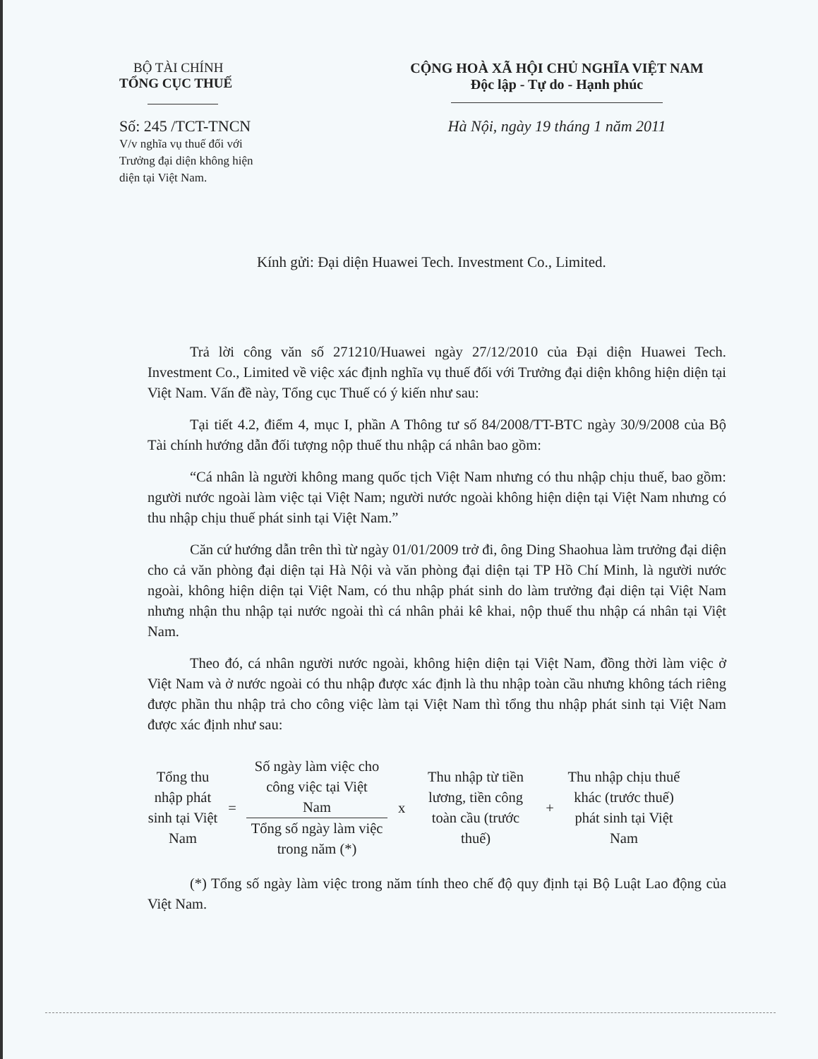BỘ TÀI CHÍNH
TỔNG CỤC THUẾ
Số: 245 /TCT-TNCN
V/v nghĩa vụ thuế đối với
Trưởng đại diện không hiện
diện tại Việt Nam.
CỘNG HOÀ XÃ HỘI CHỦ NGHĨA VIỆT NAM
Độc lập - Tự do - Hạnh phúc
Hà Nội, ngày 19 tháng 1 năm 2011
Kính gửi: Đại diện Huawei Tech. Investment Co., Limited.
Trả lời công văn số 271210/Huawei ngày 27/12/2010 của Đại diện Huawei Tech. Investment Co., Limited về việc xác định nghĩa vụ thuế đối với Trưởng đại diện không hiện diện tại Việt Nam. Vấn đề này, Tổng cục Thuế có ý kiến như sau:
Tại tiết 4.2, điểm 4, mục I, phần A Thông tư số 84/2008/TT-BTC ngày 30/9/2008 của Bộ Tài chính hướng dẫn đối tượng nộp thuế thu nhập cá nhân bao gồm:
“Cá nhân là người không mang quốc tịch Việt Nam nhưng có thu nhập chịu thuế, bao gồm: người nước ngoài làm việc tại Việt Nam; người nước ngoài không hiện diện tại Việt Nam nhưng có thu nhập chịu thuế phát sinh tại Việt Nam.”
Căn cứ hướng dẫn trên thì từ ngày 01/01/2009 trở đi, ông Ding Shaohua làm trưởng đại diện cho cả văn phòng đại diện tại Hà Nội và văn phòng đại diện tại TP Hồ Chí Minh, là người nước ngoài, không hiện diện tại Việt Nam, có thu nhập phát sinh do làm trưởng đại diện tại Việt Nam nhưng nhận thu nhập tại nước ngoài thì cá nhân phải kê khai, nộp thuế thu nhập cá nhân tại Việt Nam.
Theo đó, cá nhân người nước ngoài, không hiện diện tại Việt Nam, đồng thời làm việc ở Việt Nam và ở nước ngoài có thu nhập được xác định là thu nhập toàn cầu nhưng không tách riêng được phần thu nhập trả cho công việc làm tại Việt Nam thì tổng thu nhập phát sinh tại Việt Nam được xác định như sau:
Tổng thu nhập phát sinh tại Việt Nam
=
Số ngày làm việc cho công việc tại Việt Nam
Tổng số ngày làm việc trong năm (*)
x
Thu nhập từ tiền lương, tiền công toàn cầu (trước thuế)
+
Thu nhập chịu thuế khác (trước thuế) phát sinh tại Việt Nam
(*) Tổng số ngày làm việc trong năm tính theo chế độ quy định tại Bộ Luật Lao động của Việt Nam.